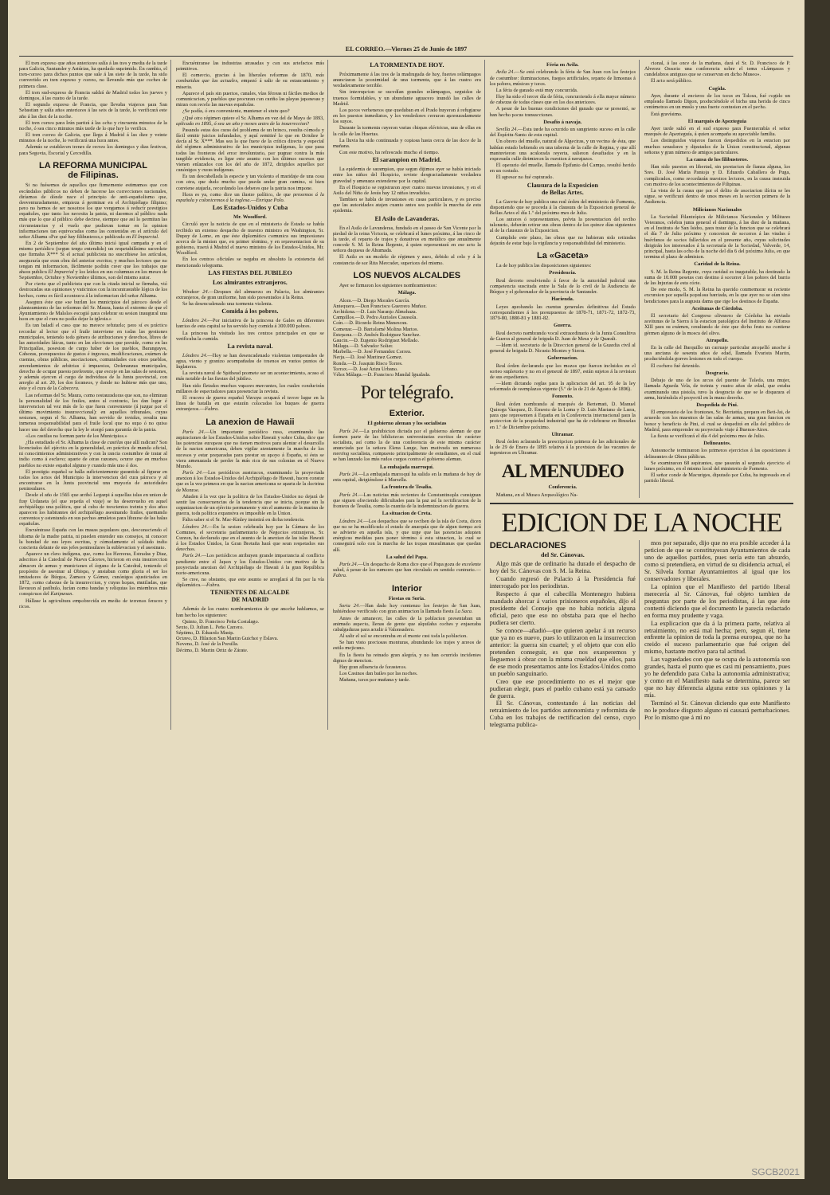EL CORREO.—Viernes 25 de Junio de 1897
El tren expreso que años anteriores salía á las tres y media de la tarde para Galicia, Santander y Astúrias, ha quedado suprimido. En cambio, el tren-correo para dichos puntos que sale á las siete de la tarde, ha sido convertido en tren expreso y correo, no llevando más que coches de primera clase.
El tren sud-expreso de Francia saldrá de Madrid todos los jueves y domingos, á las cuatro de la tarde.
El segundo expreso de Francia, que llevaba viajeros para San Sebastian y salía años anteriores á las seis de la tarde, lo verificará este año á las diez de la noche.
El tren correo para Irún partirá á las ocho y cincuenta minutos de la noche, ó sea cinco minutos más tarde de lo que hoy lo verifica.
El tren correo de Galicia, que llega á Madrid á las diez y veinte minutos de la noche, lo verificará una hora antes.
Además se establecen trenes de recreo los domingos y dias festivos, para Segovia, Escorial y Cercedilla.
LA REFORMA MUNICIPAL
de Filipinas.
Si no fuésemos de aquellos que firmemente estimamos que con escándalos públicos no deben de hacerse las correcciones nacionales, diríamos de dónde nace el principio de anti-españolismo que, desventuradamente, empieza á germinar en el Archipiélago filipino; pero no hemos de ser nosotros los que vengamos á reducir prestigios españoles, que tanto los necesita la patria, ni daremos al público nada más que lo que al público debe decirse, siempre que así lo permitan las circunstancias y el vuelo que pudieran tomar en la opinion informaciones tan equivocadas como las contenidas en el artículo del señor Alhama «Por qué hay filibusteros,» publicado en El Imparcial.
En 2 de Septiembre del año último inició igual campaña y en el mismo periódico (segun tengo entendido) un respetabilísimo sacerdote que firmaba X*** Si el actual publicista no suscribiese los artículos, aseguraría que eran obra del anterior escritor, y muchos lectores que no tengan mi informacion, fácilmente podrán creer que los trabajos que ahora publica El Imparcial y los leidos en sus columnas en los meses de Septiembre, Octubre y Noviembre últimos, son del mismo autor.
Por cierto que el publicista que con la citada inicial se firmaba, vió destrozadas sus opiniones y vaticinios con la incontrastable lógica de los hechos, como es fácil acontezca á la informacion del señor Alhama.
Asegura éste que «se burlan los municipios del párroco desde el planteamiento de las reformas del Sr. Maura, hasta el extremo de que el Ayuntamiento de Malolos escogió para celebrar su sesion inaugural una hora en que el cura no podía dejar la iglesia.»
Es tan baladí el caso que no merece refutarlo; pero sí es práctico recordar al lector que el fraile interviene en todas las gestiones municipales, teniendo todo género de atribuciones y derechos, libres de las autoridades láicas, tanto en las elecciones que preside, como en las Principalías, posesion de cargo haber de los pueblos, Barangayes, Cabezas, presupuestos de gastos é ingresos, modificaciones, exámen de cuentas, obras públicas, asociaciones, comunidades con otros pueblos, arrendamientos de arbitrios ó impuestos, Ordenanzas municipales, derecho de ocupar puesto preferente, que escoje en las salas de sesiones, y además ejercen el cargo de individuos de la Junta provincial, con arreglo al art. 20, los dos foraneos, y donde no hubiese más que uno, éste y el cura de la Cabecera.
Las reformas del Sr. Maura, como restauradoras que son, no eliminan la personalidad de los frailes, antes al contrario, les dan lugar é intervencion tal vez más de lo que fuera conveniente (á juzgar por el último movimiento insurreccional): en aquellos tribunales, cuyas sesiones, segun el Sr. Alhama, han servido de tenidas, resulta una inmensa responsabilidad para el fraile local que no supo ó no quiso hacer uso del derecho que la ley le otorgó para garantía de la patria.
«Los castilas no forman parte de los Municipios.»
¿Ha estudiado el Sr. Alhama la clase de castilas que allí radican? Son licenciados del ejército en la generalidad, en práctica de mando oficial, ni conocimientos administrativos y con la rancia costumbre de tratar al indio como á esclavo; aparte de otras razones, ocurre que en muchos pueblos no existe español alguno y cuando más uno ó dos.
El prestigio español se halla suficientemente garantido al figurar en todos los actos del Municipio la intervencion del cura párroco y al encontrarse en la Junta provincial una mayoría de autoridades peninsulares.
Desde el año de 1565 que arribó Legazpi á aquellas islas en union de fray Urdaneta (el que repetía el viaje) se ha desenvuelto en aquel archipiélago una política, que al cabo de trescientos treinta y dos años aparecen los habitantes del archipiélago asesinando frailes, quemando conventos y ostentando en sus pechos amuletos para librarse de las balas españolas.
Encuéntrase España con las masas populares que, desconociendo el idioma de la madre patria, ni pueden entender sus consejos, ni conocer la bondad de sus leyes escritas, y cómodamente el soldado indio concierta delante de sus jefes peninsulares la sublevacion y el asesinato.
Aparece un clero indígena, que, como los Herreras, Estradas y Diaz, adscritos á la Catedral de Nueva Cáceres, hicieron en esta insurreccion almacen de armas y municiones el órgano de la Catedral, teniendo el propósito de asesinar al Obispo, y ansiaban como gloria el ser los imitadores de Búrgos, Zamora y Gómez, canónigos ajusticiados en 1872, como cabezas de la insurreccion, y cuyas hopas, mutiladas, que llevaron al patíbulo, lucían como bandas y reliquias los miembros más conspicuos del Katipunan.
Hállase la agricultura empobrecida en medio de terrenos feraces y ricos.
Encuéntranse las industrias atrasadas y con sus artefactos más primitivos.
El comercio, gracias á las liberales reformas de 1870, más combatidas que las actuales, empezó á salir de su estancamiento y miseria.
Aparece el país sin puertos, canales, vías férreas ni fáciles medios de comunicacion, y pueblos que procuran con cariño las playas japonesas y miran con recelo las nuevas españolas.
¿Se podía, ó era conveniente, mantener el statu quo?
¿Qué otro régimen quiere el Sr. Alhama en vez del de Mayo de 1893, aplicado en 1895, ó sea un año y meses antes de la insurreccion?
Pasando estas dos caras del problema de un brinco, resulta cómodo y fácil emitir juicios infundados, y aquí remitiré lo que en Octubre le decía al Sr. X***. Mas sea lo que fuere de la crítica directa y especial del régimen administrativo de los municipios indígenas, lo que pasa todas las fronteras del error involuntario, por pugnar contra la más tangible evidencia, es ligar este asunto con los últimos sucesos que vienen enlazados con los del año de 1872, dirigidos aquellos por canónigos y curas indígenas.
Es tan descabellada la especie y tan violento el maridaje de una cosa con otra, que dudo mucho que pueda andar gran camino, si bien conviene atajarla, recordando los deberes que la patria nos impone.
Hora es ya, como dice un ilustre político, de que pensemos á la española y colonicemos á la inglesa.—Enrique Polo.
Los Estados-Unidos y Cuba
Mr. Woodford.
Circuló ayer la noticia de que en el ministerio de Estado se había recibido un extenso despacho de nuestro ministro en Washington, Sr. Dupuy de Lome, en que éste diplomático comunica sus impresiones acerca de la mision que, en primer término, y en representacion de su gobierno, traerá á Madrid el nuevo ministro de los Estados-Unidos, Mr. Woodford.
En los centros oficiales se negaba en absoluto la existencia del mencionado telegrama.
LAS FIESTAS DEL JUBILEO
Los almirantes extranjeros.
Windsor 24.—Despues del almuerzo en Palacio, los almirantes extranjeros, de gran uniforme, han sido presentados á la Reina.
Se ha desencadenado una tormenta violenta.
Comida á los pobres.
Lóndres 24.—Por iniciativa de la princesa de Gales en diferentes barrios de esta capital se ha servido hoy comida á 300.000 pobres.
La princesa ha visitado los tres centros principales en que se verificaba la comida.
La revista naval.
Lóndres 24.—Hoy se han desencadenado violentas tempestades de agua, viento y granizo acompañadas de truenos en varios puntos de Inglaterra.
La revista naval de Spithead promete ser un acontecimiento, acaso el más notable de las fiestas del jubileo.
Han sido fletados muchos vapores mercantes, los cuales conducirán millares de espectadores para presenciar la revista.
El crucero de guerra español Vizcaya ocupará el tercer lugar en la línea de batalla en que estarán colocados los buques de guerra extranjeros.—Fabra.
La anexion de Hawaii
París 24.—Un importante periódico ruso, examinando las aspiraciones de los Estados-Unidos sobre Hawaii y sobre Cuba, dice que las potencias europeas que no tienen motivos para alentar el desarrollo de la nacion americana, deben vigilar atentamente la marcha de los sucesos y estar preparadas para prestar su apoyo á España, si ésta se viera amenazada de perder la más rica de sus colonias en el Nuevo Mundo.
París 24.—Los periódicos austriacos, examinando la proyectada anexion á los Estados-Unidos del Archipiélago de Hawaii, hacen constar que es la vez primera en que la nacion americana se aparta de la doctrina de Monroe.
Añaden á la vez que la política de los Estados-Unidos no dejará de sentir las consecuencias de la tendencia que se inicia, porque sin la organizacion de un ejército permanente y sin el aumento de la marina de guerra, toda política expansiva es imposible en la Union.
Falta saber si el Sr. Mac-Kinley insistirá en dicha tendencia.
Lóndres 24.—En la sesion celebrada hoy por la Cámara de los Comunes, el secretario parlamentario de Negocios extranjeros, Sr. Curzon, ha declarado que en el asunto de la anexion de las islas Hawaii á los Estados Unidos, la Gran Bretaña hará que sean respetados sus derechos.
París 24.—Los periódicos atribuyen grande importancia al conflicto pendiente entre el Japon y los Estados-Unidos con motivo de la proyectada anexion del Archipiélago de Hawaii á la gran República norte-americana.
Se cree, no obstante, que este asunto se arreglará al fin por la vía diplomática.—Fabra.
TENIENTES DE ALCALDE
DE MADRID
Además de los cuatro nombramientos de que anoche hablamos, se han hecho los siguientes:
Quinto, D. Francisco Peña Costalago.
Sexto, D. Julian L. Peño Carrero.
Séptimo, D. Eduardo Masip.
Octavo, D. Hilarion San Martin Guichot y Eslava.
Noveno, D. José de la Presilla.
Décimo, D. Martin Ortiz de Zárate.
LA TORMENTA DE HOY.
Próximamente á las tres de la madrugada de hoy, fuertes relámpagos anunciaron la proximidad de una tormenta, que á las cuatro era verdaderamente terrible.
Sin interrupcion se sucedían grandes relámpagos, seguidos de truenos formidables, y un abundante aguacero inundó las calles de Madrid.
Los pocos verbeneros que quedaban en el Prado huyeron á refugiarse en los puestos inmediatos, y los vendedores cerraron apresuradamente los suyos.
Durante la tormenta cayeron varias chispas eléctricas, una de ellas en la calle de las Huertas.
La lluvia ha sido continuada y copiosa hasta cerca de las doce de la mañana.
Con este motivo, ha refrescado mucho el tiempo.
El sarampion en Madrid.
La epidemia de sarampion, que segun dijimos ayer se había iniciado entre los niños del Hospicio, reviste desgraciadamente verdadera gravedad y amenaza extenderse por la capital.
En el Hospicio se registraron ayer cuatro nuevas invasiones, y en el Asilo del Niño de Jesús hay 12 niños invadidos.
Tambien se habla de invasiones en casas particulares, y es preciso que las autoridades atajen cuanto antes sea posible la marcha de esta epidemia.
El Asilo de Lavanderas.
En el Asilo de Lavanderas, fundado en el paseo de San Vicente por la piedad de la reina Victoria, se celebrará el lunes próximo, á las cinco de la tarde, el reparto de trajes y donativos en metálico que anualmente concede S. M. la Reina Regente, á quien representará en ese acto la señora duquesa de Ahumada.
El Asilo es un modelo de régimen y aseo, debido al celo y á la constancia de sor Rita Mercader, superiora del mismo.
LOS NUEVOS ALCALDES
Ayer se firmaron los siguientes nombramientos:
Málaga.
Alora.—D. Diego Morales García.
Antequera.—Don Francisco Guerrero Muñoz.
Archidona.—D. Luis Naranjo Almohaza.
Campillos.—D. Pedro Aurioles Casasola.
Coín.—D. Ricardo Reina Manescau.
Comenar.—D. Bartolomé Molina Martos.
Estepona.—D. Andrés Rodriguez Sanchez.
Gaucin.—D. Eugenio Rodriguez Mellado.
Málaga.—D. Salvador Solier.
Marbella.—D. José Fernandez Correa.
Nerja.—D. José Martinez Gomez.
Ronda.—D. Joaquin Risco Torres.
Torrox.—D. José Ariza Urbano.
Vélez Málaga.—D. Francisco Mandal Igualada.
Por telégrafo.
Exterior.
El gobierno aleman y los socialistas
París 24.—La prohibicion dictada por el gobierno aleman de que formen parte de las bibliotecas universitarias escritos de carácter socialista, así como la de una conferencia de este mismo carácter anunciada por la señora Elena Lange, han motivado un numeroso meeting socialista, compuesto principalmente de estudiantes, en el cual se han lanzado los más rudos cargos contra el gobierno aleman.
La embajada marroquí.
París 24.—La embajada marroquí ha salido en la mañana de hoy de esta capital, dirigiéndose á Marsella.
La frontera de Tesalia.
París 24.—Las noticias más recientes de Constantinopla consignan que siguen ofreciendo dificultades para la paz así la rectificacion de la frontera de Tesalia, como la cuantía de la indemnizacion de guerra.
La situacion de Creta.
Lóndres 24.—Los despachos que se reciben de la isla de Creta, dicen que no se ha modificado el estado de anarquía que de algun tiempo acá se advierte en aquella isla, y que urge que las potencias adopten enérgicas medidas para poner término á esta situacion, lo cual se conseguirá solo con la marcha de las tropas musulmanas que quedan allí.
La salud del Papa.
París 24.—Un despacho de Roma dice que el Papa goza de excelente salud, á pesar de los rumores que han circulado en sentido contrario.—Fabra.
Interior
Fiestas en Soria.
Soria 24.—Han dado hoy comienzo los festejos de San Juan, habiéndose verificado con gran animacion la llamada fiesta La Saca.
Antes de amanecer, las calles de la poblacion presentaban un animado aspecto, llenas de gente que alquilaba coches y enjaezaba cabalgaduras para acudir á Valonsadero.
Al salir el sol se encontraba en el monte casi toda la poblacion.
Se han visto preciosas monturas, abundando los trajes y arreos de estilo mejicano.
En la fiesta ha reinado gran alegría, y no han ocurrido incidentes dignos de mencion.
Hay gran afluencia de forasteros.
Los Casinos dan bailes por las noches.
Mañana, toros por mañana y tarde.
Féria en Avila.
Avila 24.—Se está celebrando la féria de San Juan con los festejos de costumbre: iluminaciones, fuegos artificiales, reparto de limosnas á los pobres, músicas y toros.
La féria de ganado está muy concurrida.
Hoy ha sido el tercer día de féria, concurriendo á ella mayor número de cabezas de todas clases que en los dos anteriores.
A pesar de las buenas condiciones del ganado que se presentó, se han hecho pocas transacciones.
Desafío á navaja.
Sevilla 24.—Esta tarde ha ocurrido un sangriento suceso en la calle del Espíritu-Santo de esta capital.
Un obrero del muelle, natural de Algeciras, y un vecino de ésta, que habían estado bebiendo en una taberna de la calle de Regina, y que allí mantuvieron una acalorada reyerta, salieron desafiados y en la expresada calle dirimieron la cuestion á navajazos.
El operario del muelle, llamado Epifanio del Campo, resultó herido en un costado.
El agresor no fué capturado.
Clausura de la Exposicion
de Bellas Artes.
La Gaceta de hoy publica una real órden del ministerio de Fomento, disponiendo que se proceda á la clausura de la Exposicion general de Bellas Artes el día 1.º del próximo mes de Julio.
Los autores ó representantes, prévia la presentacion del recibo talonario, deberán retirar sus obras dentro de los quince días siguientes al de la clausura de la Exposicion.
Cumplido este plazo, las obras que no hubieran sido retiradas dejarán de estar bajo la vigilancia y responsabilidad del ministerio.
La «Gaceta»
La de hoy publica las disposiciones siguientes:
Presidencia.
Real decreto resolviendo á favor de la autoridad judicial una competencia suscitada entre la Sala de lo civil de la Audiencia de Búrgos y el gobernador de la provincia de Santander.
Hacienda.
Leyes aprobando las cuentas generales definitivas del Estado correspondientes á los presupuestos de 1870-71, 1871-72, 1872-73, 1879-80, 1880-81 y 1881-82.
Guerra.
Real decreto nombrando vocal extraordinario de la Junta Consultiva de Guerra al general de brigada D. Juan de Mesa y de Quaralt.
—Idem id. secretario de la Direccion general de la Guardia civil al general de brigada D. Nicasio Montes y Sierra.
Gobernacion.
Real órden declarando que los mozos que fueron incluidos en el sorteo supletorio y no en el general de 1897, están sujetos á la revision de sus expedientes.
—Idem dictando reglas para la aplicacion del art. 95 de la ley reformada de reemplazos vigente (5.º de la de 21 de Agosto de 1896).
Fomento.
Real órden nombrando al marqués de Bertemati, D. Manuel Quiroga Vazquez, D. Ernesto de la Loma y D. Luis Mariano de Larra, para que representen á España en la Conferencia internacional para la proteccion de la propiedad industrial que ha de celebrarse en Bruselas en 1.º de Diciembre próximo.
Ultramar.
Real órden aclarando la prescripcion primera de las adicionales de la de 29 de Enero de 1895 relativa á la provision de las vacantes de ingenieros en Ultramar.
AL MENUDEO
Conferencia.
Mañana, en el Museo Arqueológico Na-
cional, á las once de la mañana, dará el Sr. D. Francisco de P. Alverez Ossorio una conferencia sobre el tema «Lámparas y candelabros antiguos que se conservan en dicho Museo».
El acto será público.
Cogida.
Ayer, durante el encierro de los toros en Tolosa, fué cogido un empleado llamado Digon, produciéndole el bicho una herida de cinco centímetros en un muslo y una fuerte contusion en el pecho.
Está gravísimo.
El marqués de Apezteguia
Ayer tarde salió en el sud expreso para Fuenterrabía el señor marqués de Apezteguía, á quien acompaña su apreciable familia.
Los distinguidos viajeros fueron despedidos en la estacion por muchos senadores y diputados de la Union constitucional, algunas señoras y gran número de amigos particulares.
La causa de los filibusteros.
Han sido puestos en libertad, sin prestacion de fianza alguna, los Sres. D. José María Pantoja y D. Eduardo Caballero de Puga, complicados, como recordarán nuestros lectores, en la causa instruida con motivo de los acontecimientos de Filipinas.
La vista de la causa que por el delito de asociacion ilícita se les sigue, se verificará dentro de unos meses en la seccion primera de la Audiencia.
Milicianos Nacionales
La Sociedad Filantrópica de Milicianos Nacionales y Militares Veteranos, celebra junta general el domingo, á las diez de la mañana, en el Instituto de San Isidro, para tratar de la funcion que se celebrará el día 7 de Julio próximo y concesion de socorros á las viudas ó huérfanos de socios fallecidos en el presente año, cuyas solicitudes dirigirán los interesados á la secretaría de la Sociedad, Valverde, 14, principal, hasta las ocho de la noche del día 6 del próximo Julio, en que termina el plazo de admision.
Caridad de la Reina.
S. M. la Reina Regente, cuya caridad es inagotable, ha destinado la suma de 10.000 pesetas con destino á socorrer á los pobres del barrio de las Injurias de esta córte.
De este modo, S. M. la Reina ha querido conmemorar su reciente excursion por aquella populosa barriada, en la que ayer no se oían sino bendiciones para la augusta dama que rige los destinos de España.
Aceitunas de Córdoba.
El secretario del Congreso olivarero de Córdoba ha enviado aceitunas de la Sierra á la estacion patológica del Instituto de Alfonso XIII para su exámen, resultando de éste que dicho fruto no contiene gérmen alguno de la mosca del olivo.
Atropello.
En la calle del Barquillo un carruaje particular atropelló anoche á una anciana de sesenta años de edad, llamada Evarista Martin, produciéndola graves lesiones en todo el cuerpo.
El cochero fué detenido.
Desgracia.
Debajo de uno de los arcos del puente de Toledo, una mujer, llamada Agueda Vela, de treinta y cuatro años de edad, que estaba examinando una pistola, tuvo la desgracia de que se le disparara el arma, hiriéndola el proyectil en la mano derecha.
Despedida de Pini.
El empresario de los frontones, Sr. Berriatúa, prepara en Beti-Jai, de acuerdo con los maestros de las salas de armas, una gran funcion en honor y beneficio de Pini, el cual se despedirá en ella del público de Madrid, para emprender su proyectado viaje á Buenos-Aires.
La fiesta se verificará el día 4 del próximo mes de Julio.
Delineantes.
Anteanoche terminaron los primeros ejercicios á las oposiciones á delineantes de Obras públicas.
Se examinaron 68 aspirantes, que pasarán al segundo ejercicio el lunes próximo, en el mismo local del ministerio de Fomento.
El señor conde de Macuriges, diputado por Cuba, ha ingresado en el partido liberal.
EDICION DE LA NOCHE
DECLARACIONES
del Sr. Cánovas.
Algo más que de ordinario ha durado el despacho de hoy del Sr. Cánovas con S. M. la Reina.
Cuando regresó de Palacio á la Presidencia fué interrogado por los periodistas.
Respecto á que el cabecilla Montenegro hubiera mandado ahorcar á varios prisioneros españoles, dijo el presidente del Consejo que no había noticia alguna oficial, pero que eso no obstaba para que el hecho pudiera ser cierto.
Se conoce—añadió—que quieren apelar á un recurso que ya no es nuevo, pues lo utilizaron en la insurreccion anterior: la guerra sin cuartel; y el objeto que con ello pretenden conseguir, es que nos exasperemos y lleguemos á obrar con la misma crueldad que ellos, para de ese modo presentarnos ante los Estados-Unidos como un pueblo sanguinario.
Creo que ese procedimiento no es el mejor que pudieran elegir, pues el pueblo cubano está ya cansado de guerra.
El Sr. Cánovas, contestando á las noticias del retraimiento de los partidos autonomista y reformista de Cuba en los trabajos de rectificacion del censo, cuyo telegrama publica-
mos por separado, dijo que no era posible acceder á la peticion de que se constituyeran Ayuntamientos de cada uno de aquellos partidos, pues sería esto tan absurdo, como si pretendiera, en virtud de su disidencia actual, el Sr. Silvela formar Ayuntamientos al igual que los conservadores y liberales.
La opinion que el Manifiesto del partido liberal merecería al Sr. Cánovas, fué objeto tambien de preguntas por parte de los periodistas, á las que éste contestó diciendo que el documento le parecía redactado en forma muy prudente y vaga.
La explicacion que da á la primera parte, relativa al retraimiento, no está mal hecha; pero, segun él, tiene enfrente la opinion de toda la prensa europea, que no ha creido el suceso parlamentario que fué origen del mismo, bastante motivo para tal actitud.
Las vaguedades con que se ocupa de la autonomía son grandes, hasta el punto que es casi mi pensamiento, pues yo he defendido para Cuba la autonomía administrativa; y como en el Manifiesto nada se determina, parece ser que no hay diferencia alguna entre sus opiniones y la mía.
Terminó el Sr. Cánovas diciendo que este Manifiesto no le produce disgusto alguno ni causará perturbaciones. Por lo mismo que á mí no
SGCB2021